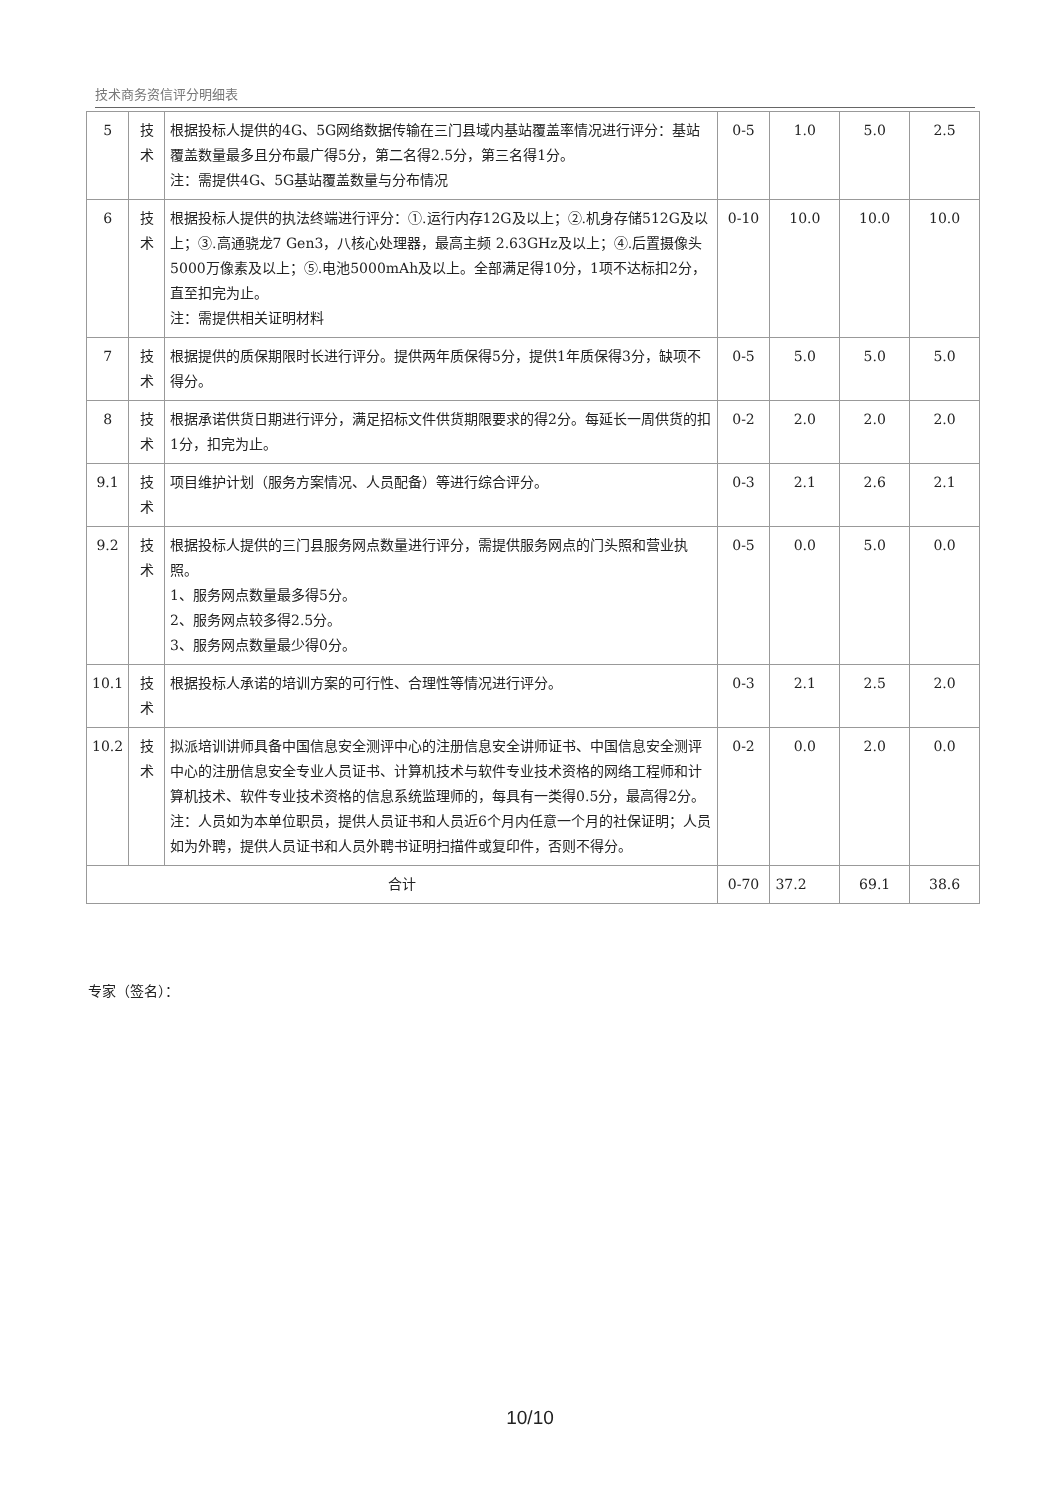技术商务资信评分明细表
| 5 | 技术 | 根据投标人提供的4G、5G网络数据传输在三门县域内基站覆盖率情况进行评分：基站覆盖数量最多且分布最广得5分，第二名得2.5分，第三名得1分。 注：需提供4G、5G基站覆盖数量与分布情况 | 0-5 | 1.0 | 5.0 | 2.5 |
| 6 | 技术 | 根据投标人提供的执法终端进行评分：①.运行内存12G及以上；②.机身存储512G及以上；③.高通骁龙7 Gen3，八核心处理器，最高主频 2.63GHz及以上；④.后置摄像头5000万像素及以上；⑤.电池5000mAh及以上。全部满足得10分，1项不达标扣2分，直至扣完为止。 注：需提供相关证明材料 | 0-10 | 10.0 | 10.0 | 10.0 |
| 7 | 技术 | 根据提供的质保期限时长进行评分。提供两年质保得5分，提供1年质保得3分，缺项不得分。 | 0-5 | 5.0 | 5.0 | 5.0 |
| 8 | 技术 | 根据承诺供货日期进行评分，满足招标文件供货期限要求的得2分。每延长一周供货的扣1分，扣完为止。 | 0-2 | 2.0 | 2.0 | 2.0 |
| 9.1 | 技术 | 项目维护计划（服务方案情况、人员配备）等进行综合评分。 | 0-3 | 2.1 | 2.6 | 2.1 |
| 9.2 | 技术 | 根据投标人提供的三门县服务网点数量进行评分，需提供服务网点的门头照和营业执照。 1、服务网点数量最多得5分。 2、服务网点较多得2.5分。 3、服务网点数量最少得0分。 | 0-5 | 0.0 | 5.0 | 0.0 |
| 10.1 | 技术 | 根据投标人承诺的培训方案的可行性、合理性等情况进行评分。 | 0-3 | 2.1 | 2.5 | 2.0 |
| 10.2 | 技术 | 拟派培训讲师具备中国信息安全测评中心的注册信息安全讲师证书、中国信息安全测评中心的注册信息安全专业人员证书、计算机技术与软件专业技术资格的网络工程师和计算机技术、软件专业技术资格的信息系统监理师的，每具有一类得0.5分，最高得2分。 注：人员如为本单位职员，提供人员证书和人员近6个月内任意一个月的社保证明；人员如为外聘，提供人员证书和人员外聘书证明扫描件或复印件，否则不得分。 | 0-2 | 0.0 | 2.0 | 0.0 |
| 合计 | | | 0-70 | 37.2 | 69.1 | 38.6 |
专家（签名）：
10/10